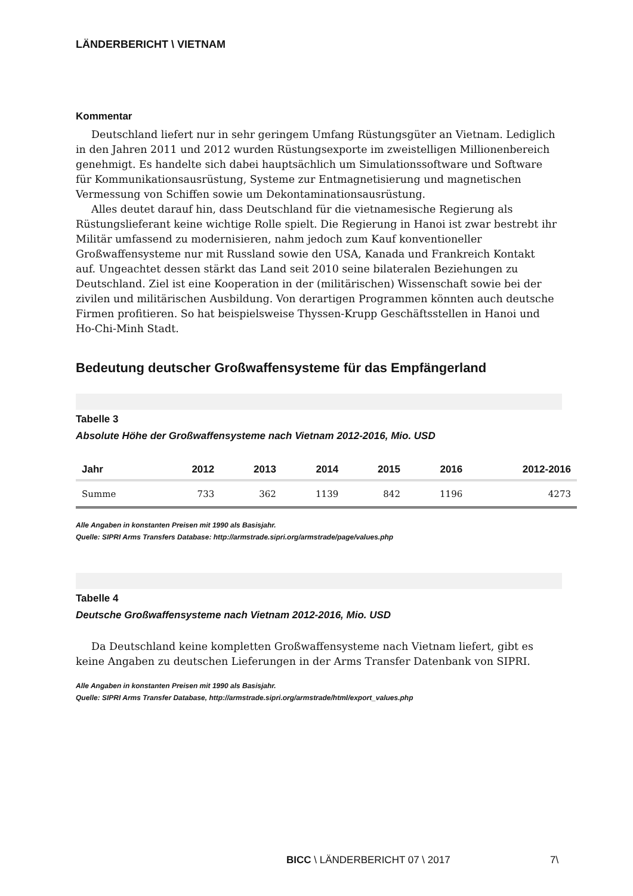LÄNDERBERICHT \ VIETNAM
Kommentar
Deutschland liefert nur in sehr geringem Umfang Rüstungsgüter an Vietnam. Lediglich in den Jahren 2011 und 2012 wurden Rüstungsexporte im zweistelligen Millionenbereich genehmigt. Es handelte sich dabei hauptsächlich um Simulationssoftware und Software für Kommunikationsausrüstung, Systeme zur Entmagnetisierung und magnetischen Vermessung von Schiffen sowie um Dekontaminationsausrüstung.
Alles deutet darauf hin, dass Deutschland für die vietnamesische Regierung als Rüstungslieferant keine wichtige Rolle spielt. Die Regierung in Hanoi ist zwar bestrebt ihr Militär umfassend zu modernisieren, nahm jedoch zum Kauf konventioneller Großwaffensysteme nur mit Russland sowie den USA, Kanada und Frankreich Kontakt auf. Ungeachtet dessen stärkt das Land seit 2010 seine bilateralen Beziehungen zu Deutschland. Ziel ist eine Kooperation in der (militärischen) Wissenschaft sowie bei der zivilen und militärischen Ausbildung. Von derartigen Programmen könnten auch deutsche Firmen profitieren. So hat beispielsweise Thyssen-Krupp Geschäftsstellen in Hanoi und Ho-Chi-Minh Stadt.
Bedeutung deutscher Großwaffensysteme für das Empfängerland
Tabelle 3
Absolute Höhe der Großwaffensysteme nach Vietnam 2012-2016, Mio. USD
| Jahr | 2012 | 2013 | 2014 | 2015 | 2016 | 2012-2016 |
| --- | --- | --- | --- | --- | --- | --- |
| Summe | 733 | 362 | 1139 | 842 | 1196 | 4273 |
Alle Angaben in konstanten Preisen mit 1990 als Basisjahr.
Quelle: SIPRI Arms Transfers Database: http://armstrade.sipri.org/armstrade/page/values.php
Tabelle 4
Deutsche Großwaffensysteme nach Vietnam 2012-2016, Mio. USD
Da Deutschland keine kompletten Großwaffensysteme nach Vietnam liefert, gibt es keine Angaben zu deutschen Lieferungen in der Arms Transfer Datenbank von SIPRI.
Alle Angaben in konstanten Preisen mit 1990 als Basisjahr.
Quelle: SIPRI Arms Transfer Database, http://armstrade.sipri.org/armstrade/html/export_values.php
BICC \ LÄNDERBERICHT 07 \ 2017 7\